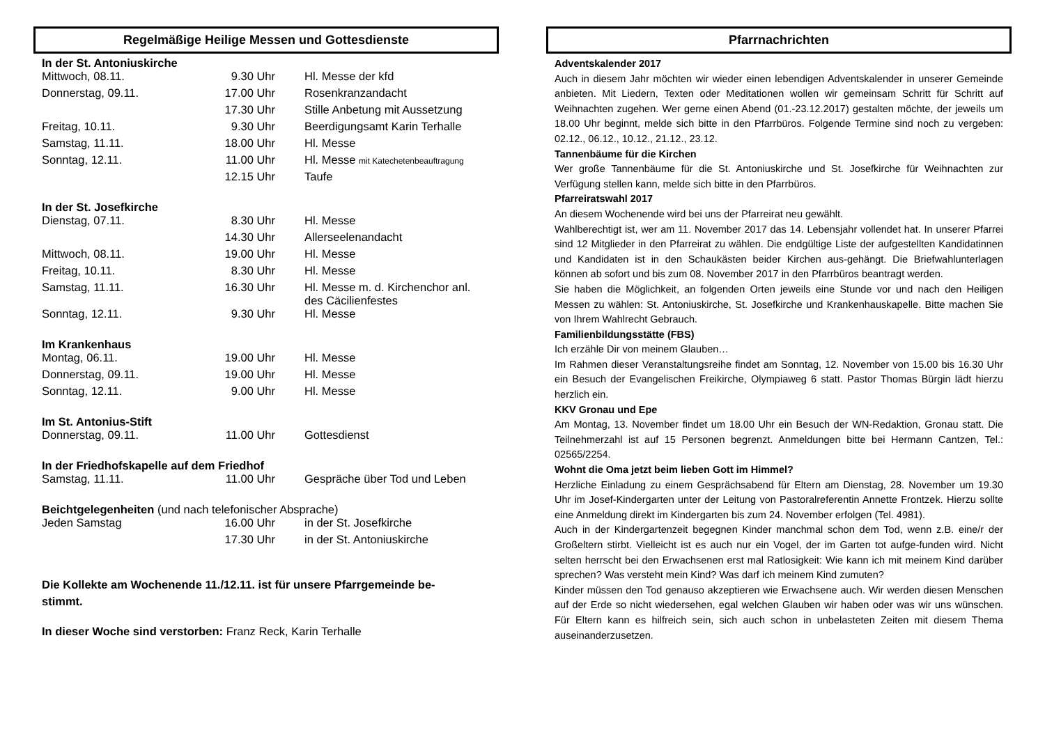Regelmäßige Heilige Messen und Gottesdienste
In der St. Antoniuskirche
| Mittwoch, 08.11. | 9.30 Uhr | Hl. Messe der kfd |
| Donnerstag, 09.11. | 17.00 Uhr | Rosenkranzandacht |
| | 17.30 Uhr | Stille Anbetung mit Aussetzung |
| Freitag, 10.11. | 9.30 Uhr | Beerdigungsamt Karin Terhalle |
| Samstag, 11.11. | 18.00 Uhr | Hl. Messe |
| Sonntag, 12.11. | 11.00 Uhr | Hl. Messe mit Katechetenbeauftragung |
| | 12.15 Uhr | Taufe |
In der St. Josefkirche
| Dienstag, 07.11. | 8.30 Uhr | Hl. Messe |
| | 14.30 Uhr | Allerseelenandacht |
| Mittwoch, 08.11. | 19.00 Uhr | Hl. Messe |
| Freitag, 10.11. | 8.30 Uhr | Hl. Messe |
| Samstag, 11.11. | 16.30 Uhr | Hl. Messe m. d. Kirchenchor anl. des Cäcilienfestes |
| Sonntag, 12.11. | 9.30 Uhr | Hl. Messe |
Im Krankenhaus
| Montag, 06.11. | 19.00 Uhr | Hl. Messe |
| Donnerstag, 09.11. | 19.00 Uhr | Hl. Messe |
| Sonntag, 12.11. | 9.00 Uhr | Hl. Messe |
Im St. Antonius-Stift
| Donnerstag, 09.11. | 11.00 Uhr | Gottesdienst |
In der Friedhofskapelle auf dem Friedhof
| Samstag, 11.11. | 11.00 Uhr | Gespräche über Tod und Leben |
Beichtgelegenheiten (und nach telefonischer Absprache)
| Jeden Samstag | 16.00 Uhr | in der St. Josefkirche |
| | 17.30 Uhr | in der St. Antoniuskirche |
Die Kollekte am Wochenende 11./12.11. ist für unsere Pfarrgemeinde be-
stimmt.
In dieser Woche sind verstorben: Franz Reck, Karin Terhalle
Pfarrnachrichten
Adventskalender 2017
Auch in diesem Jahr möchten wir wieder einen lebendigen Adventskalender in unserer Gemeinde anbieten. Mit Liedern, Texten oder Meditationen wollen wir gemeinsam Schritt für Schritt auf Weihnachten zugehen. Wer gerne einen Abend (01.-23.12.2017) gestalten möchte, der jeweils um 18.00 Uhr beginnt, melde sich bitte in den Pfarrbüros. Folgende Termine sind noch zu vergeben: 02.12., 06.12., 10.12., 21.12., 23.12.
Tannenbäume für die Kirchen
Wer große Tannenbäume für die St. Antoniuskirche und St. Josefkirche für Weihnachten zur Verfügung stellen kann, melde sich bitte in den Pfarrbüros.
Pfarreiratswahl 2017
An diesem Wochenende wird bei uns der Pfarreirat neu gewählt.
Wahlberechtigt ist, wer am 11. November 2017 das 14. Lebensjahr vollendet hat. In unserer Pfarrei sind 12 Mitglieder in den Pfarreirat zu wählen. Die endgültige Liste der aufgestellten Kandidatinnen und Kandidaten ist in den Schaukästen beider Kirchen aus-gehängt. Die Briefwahlunterlagen können ab sofort und bis zum 08. November 2017 in den Pfarrbüros beantragt werden.
Sie haben die Möglichkeit, an folgenden Orten jeweils eine Stunde vor und nach den Heiligen Messen zu wählen: St. Antoniuskirche, St. Josefkirche und Krankenhauskapelle. Bitte machen Sie von Ihrem Wahlrecht Gebrauch.
Familienbildungsstätte (FBS)
Ich erzähle Dir von meinem Glauben…
Im Rahmen dieser Veranstaltungsreihe findet am Sonntag, 12. November von 15.00 bis 16.30 Uhr ein Besuch der Evangelischen Freikirche, Olympiaweg 6 statt. Pastor Thomas Bürgin lädt hierzu herzlich ein.
KKV Gronau und Epe
Am Montag, 13. November findet um 18.00 Uhr ein Besuch der WN-Redaktion, Gronau statt. Die Teilnehmerzahl ist auf 15 Personen begrenzt. Anmeldungen bitte bei Hermann Cantzen, Tel.: 02565/2254.
Wohnt die Oma jetzt beim lieben Gott im Himmel?
Herzliche Einladung zu einem Gesprächsabend für Eltern am Dienstag, 28. November um 19.30 Uhr im Josef-Kindergarten unter der Leitung von Pastoralreferentin Annette Frontzek. Hierzu sollte eine Anmeldung direkt im Kindergarten bis zum 24. November erfolgen (Tel. 4981).
Auch in der Kindergartenzeit begegnen Kinder manchmal schon dem Tod, wenn z.B. eine/r der Großeltern stirbt. Vielleicht ist es auch nur ein Vogel, der im Garten tot aufge-funden wird. Nicht selten herrscht bei den Erwachsenen erst mal Ratlosigkeit: Wie kann ich mit meinem Kind darüber sprechen? Was versteht mein Kind? Was darf ich meinem Kind zumuten?
Kinder müssen den Tod genauso akzeptieren wie Erwachsene auch. Wir werden diesen Menschen auf der Erde so nicht wiedersehen, egal welchen Glauben wir haben oder was wir uns wünschen. Für Eltern kann es hilfreich sein, sich auch schon in unbelasteten Zeiten mit diesem Thema auseinanderzusetzen.